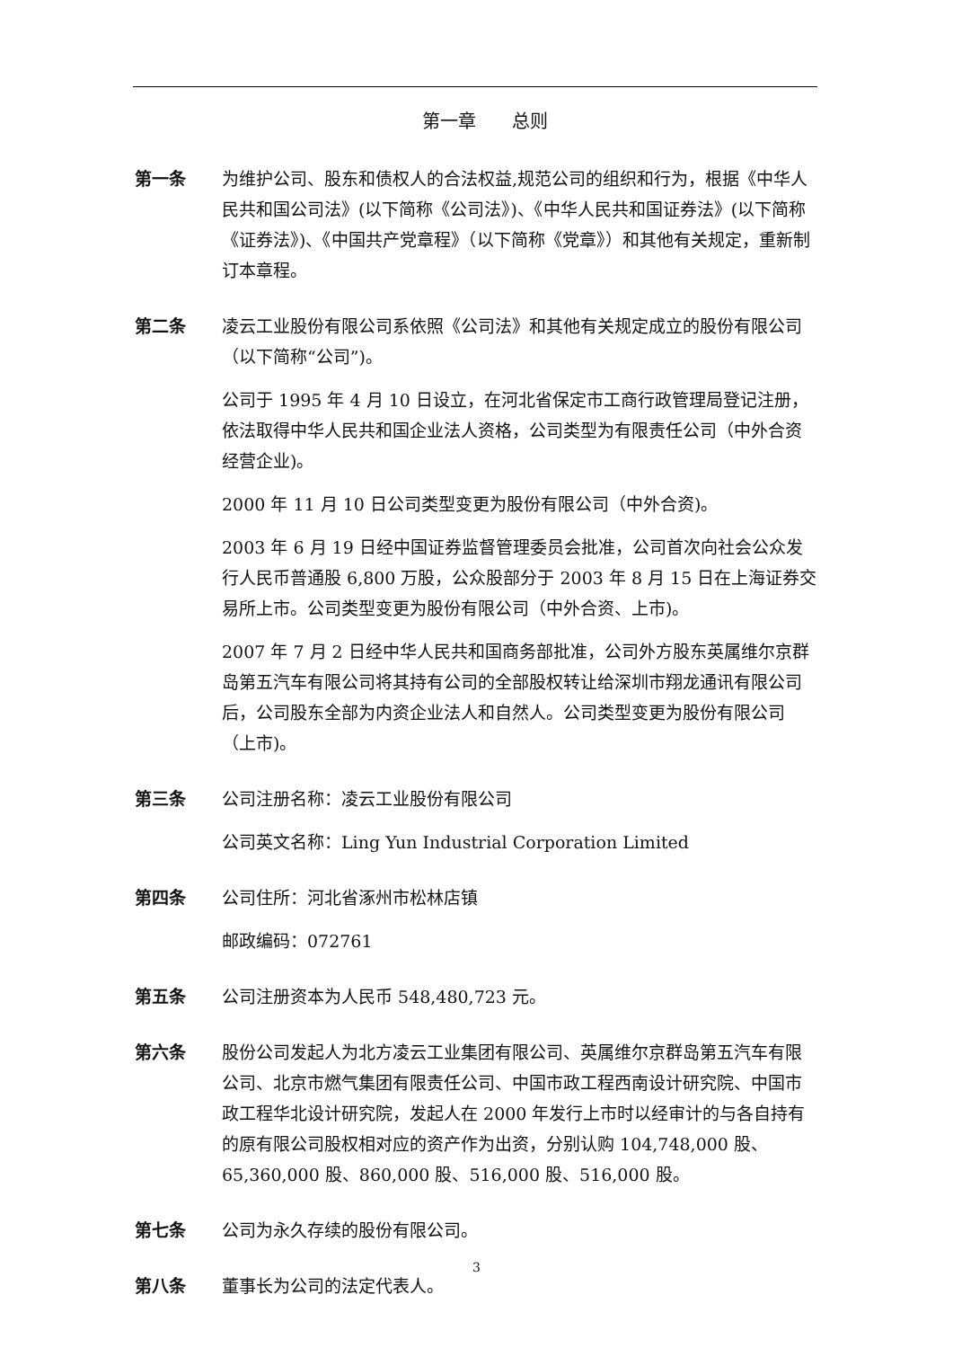第一章　　总则
第一条 为维护公司、股东和债权人的合法权益,规范公司的组织和行为，根据《中华人民共和国公司法》(以下简称《公司法》)、《中华人民共和国证券法》(以下简称《证券法》)、《中国共产党章程》（以下简称《党章》）和其他有关规定，重新制订本章程。
第二条 凌云工业股份有限公司系依照《公司法》和其他有关规定成立的股份有限公司（以下简称“公司”)。
公司于 1995 年 4 月 10 日设立，在河北省保定市工商行政管理局登记注册，依法取得中华人民共和国企业法人资格，公司类型为有限责任公司（中外合资经营企业)。
2000 年 11 月 10 日公司类型变更为股份有限公司（中外合资)。
2003 年 6 月 19 日经中国证券监督管理委员会批准，公司首次向社会公众发行人民币普通股 6,800 万股，公众股部分于 2003 年 8 月 15 日在上海证券交易所上市。公司类型变更为股份有限公司（中外合资、上市)。
2007 年 7 月 2 日经中华人民共和国商务部批准，公司外方股东英属维尔京群岛第五汽车有限公司将其持有公司的全部股权转让给深圳市翔龙通讯有限公司后，公司股东全部为内资企业法人和自然人。公司类型变更为股份有限公司（上市)。
第三条 公司注册名称：凌云工业股份有限公司
公司英文名称：Ling Yun Industrial Corporation Limited
第四条 公司住所：河北省涿州市松林店镇
邮政编码：072761
第五条 公司注册资本为人民币 548,480,723 元。
第六条 股份公司发起人为北方凌云工业集团有限公司、英属维尔京群岛第五汽车有限公司、北京市燃气集团有限责任公司、中国市政工程西南设计研究院、中国市政工程华北设计研究院，发起人在 2000 年发行上市时以经审计的与各自持有的原有限公司股权相对应的资产作为出资，分别认购 104,748,000 股、65,360,000 股、860,000 股、516,000 股、516,000 股。
第七条 公司为永久存续的股份有限公司。
第八条 董事长为公司的法定代表人。
3